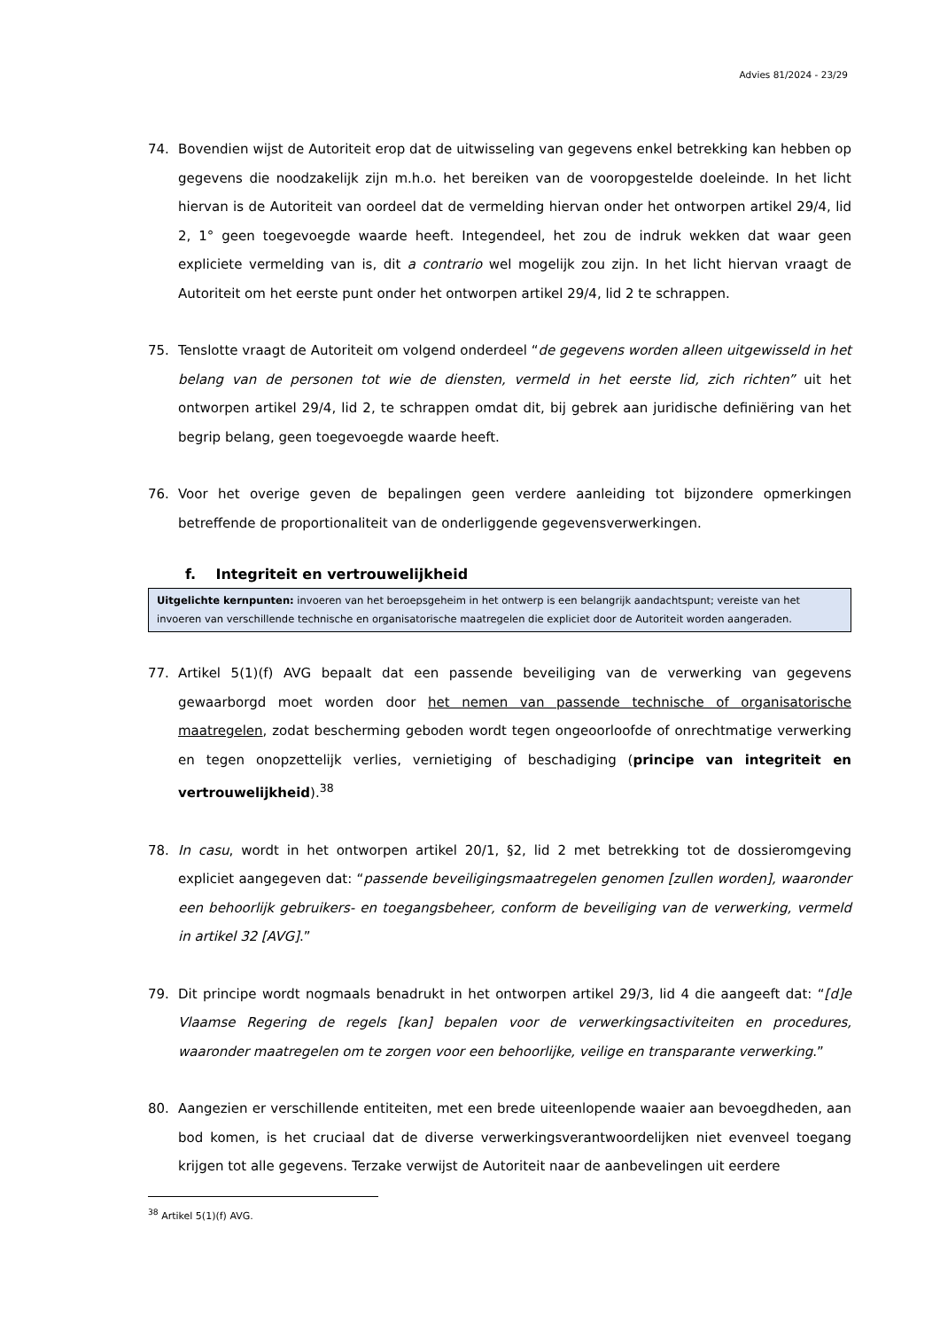Advies 81/2024 - 23/29
74. Bovendien wijst de Autoriteit erop dat de uitwisseling van gegevens enkel betrekking kan hebben op gegevens die noodzakelijk zijn m.h.o. het bereiken van de vooropgestelde doeleinde. In het licht hiervan is de Autoriteit van oordeel dat de vermelding hiervan onder het ontworpen artikel 29/4, lid 2, 1° geen toegevoegde waarde heeft. Integendeel, het zou de indruk wekken dat waar geen expliciete vermelding van is, dit a contrario wel mogelijk zou zijn. In het licht hiervan vraagt de Autoriteit om het eerste punt onder het ontworpen artikel 29/4, lid 2 te schrappen.
75. Tenslotte vraagt de Autoriteit om volgend onderdeel “de gegevens worden alleen uitgewisseld in het belang van de personen tot wie de diensten, vermeld in het eerste lid, zich richten” uit het ontworpen artikel 29/4, lid 2, te schrappen omdat dit, bij gebrek aan juridische definiëring van het begrip belang, geen toegevoegde waarde heeft.
76. Voor het overige geven de bepalingen geen verdere aanleiding tot bijzondere opmerkingen betreffende de proportionaliteit van de onderliggende gegevensverwerkingen.
f. Integriteit en vertrouwelijkheid
Uitgelichte kernpunten: invoeren van het beroepsgeheim in het ontwerp is een belangrijk aandachtspunt; vereiste van het invoeren van verschillende technische en organisatorische maatregelen die expliciet door de Autoriteit worden aangeraden.
77. Artikel 5(1)(f) AVG bepaalt dat een passende beveiliging van de verwerking van gegevens gewaarborgd moet worden door het nemen van passende technische of organisatorische maatregelen, zodat bescherming geboden wordt tegen ongeoorloofde of onrechtmatige verwerking en tegen onopzettelijk verlies, vernietiging of beschadiging (principe van integriteit en vertrouwelijkheid).<sup>38</sup>
78. In casu, wordt in het ontworpen artikel 20/1, §2, lid 2 met betrekking tot de dossieromgeving expliciet aangegeven dat: “passende beveiligingsmaatregelen genomen [zullen worden], waaronder een behoorlijk gebruikers- en toegangsbeheer, conform de beveiliging van de verwerking, vermeld in artikel 32 [AVG].”
79. Dit principe wordt nogmaals benadrukt in het ontworpen artikel 29/3, lid 4 die aangeeft dat: “[d]e Vlaamse Regering de regels [kan] bepalen voor de verwerkingsactiviteiten en procedures, waaronder maatregelen om te zorgen voor een behoorlijke, veilige en transparante verwerking.”
80. Aangezien er verschillende entiteiten, met een brede uiteenlopende waaier aan bevoegdheden, aan bod komen, is het cruciaal dat de diverse verwerkingsverantwoordelijken niet evenveel toegang krijgen tot alle gegevens. Terzake verwijst de Autoriteit naar de aanbevelingen uit eerdere
<sup>38</sup> Artikel 5(1)(f) AVG.